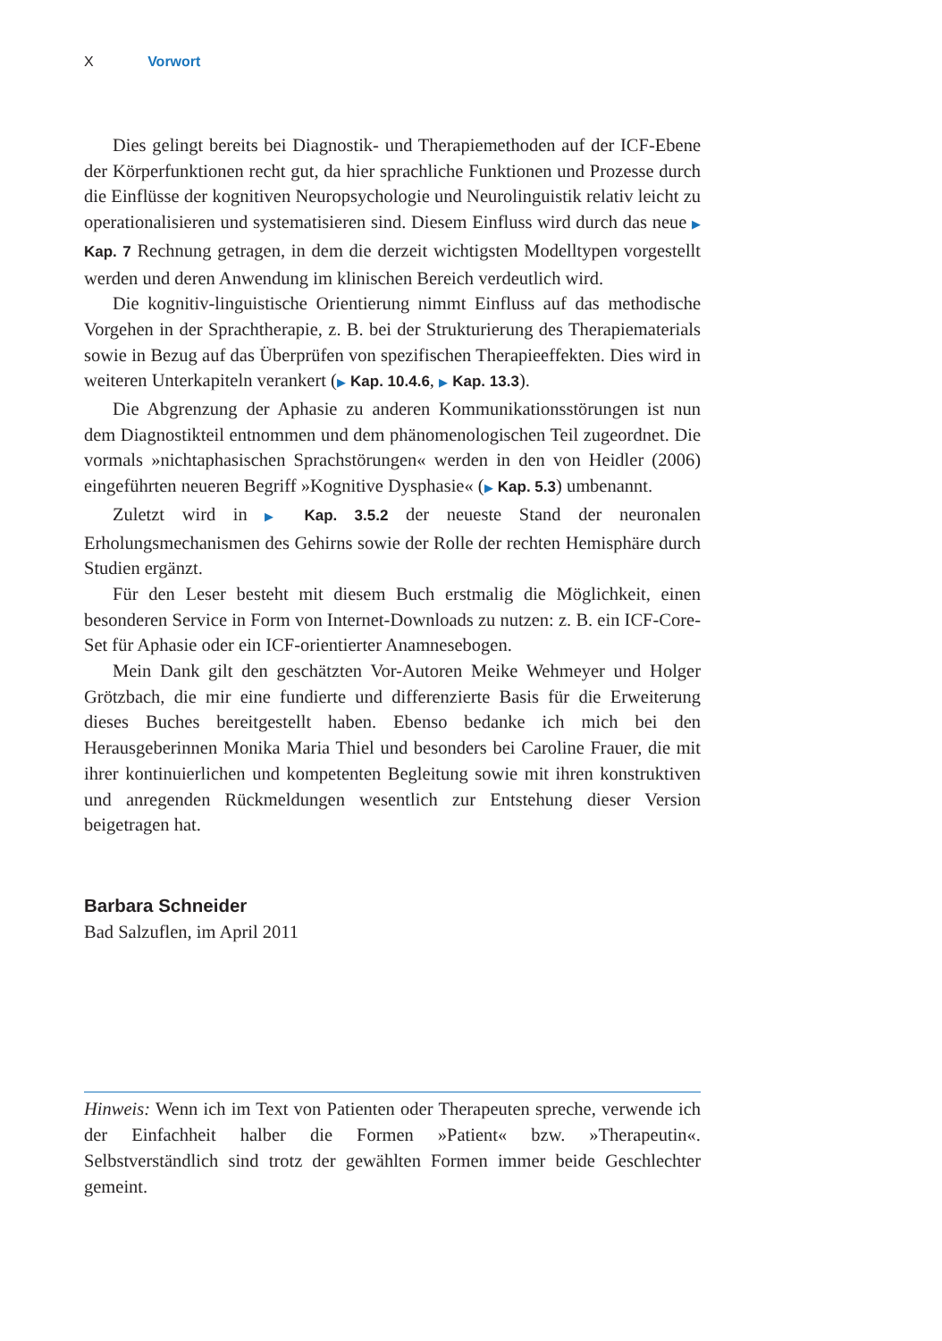X Vorwort
Dies gelingt bereits bei Diagnostik- und Therapiemethoden auf der ICF-Ebene der Körperfunktionen recht gut, da hier sprachliche Funktionen und Prozesse durch die Einflüsse der kognitiven Neuropsychologie und Neurolinguistik relativ leicht zu operationalisieren und systematisieren sind. Diesem Einfluss wird durch das neue ▶ Kap. 7 Rechnung getragen, in dem die derzeit wichtigsten Modelltypen vorgestellt werden und deren Anwendung im klinischen Bereich verdeutlich wird.
Die kognitiv-linguistische Orientierung nimmt Einfluss auf das methodische Vorgehen in der Sprachtherapie, z. B. bei der Strukturierung des Therapiematerials sowie in Bezug auf das Überprüfen von spezifischen Therapieeffekten. Dies wird in weiteren Unterkapiteln verankert (▶ Kap. 10.4.6, ▶ Kap. 13.3).
Die Abgrenzung der Aphasie zu anderen Kommunikationsstörungen ist nun dem Diagnostikteil entnommen und dem phänomenologischen Teil zugeordnet. Die vormals »nichtaphasischen Sprachstörungen« werden in den von Heidler (2006) eingeführten neueren Begriff »Kognitive Dysphasie« (▶ Kap. 5.3) umbenannt.
Zuletzt wird in ▶ Kap. 3.5.2 der neueste Stand der neuronalen Erholungsmechanismen des Gehirns sowie der Rolle der rechten Hemisphäre durch Studien ergänzt.
Für den Leser besteht mit diesem Buch erstmalig die Möglichkeit, einen besonderen Service in Form von Internet-Downloads zu nutzen: z. B. ein ICF-Core-Set für Aphasie oder ein ICF-orientierter Anamnesebogen.
Mein Dank gilt den geschätzten Vor-Autoren Meike Wehmeyer und Holger Grötzbach, die mir eine fundierte und differenzierte Basis für die Erweiterung dieses Buches bereitgestellt haben. Ebenso bedanke ich mich bei den Herausgeberinnen Monika Maria Thiel und besonders bei Caroline Frauer, die mit ihrer kontinuierlichen und kompetenten Begleitung sowie mit ihren konstruktiven und anregenden Rückmeldungen wesentlich zur Entstehung dieser Version beigetragen hat.
Barbara Schneider
Bad Salzuflen, im April 2011
Hinweis: Wenn ich im Text von Patienten oder Therapeuten spreche, verwende ich der Einfachheit halber die Formen »Patient« bzw. »Therapeutin«. Selbstverständlich sind trotz der gewählten Formen immer beide Geschlechter gemeint.